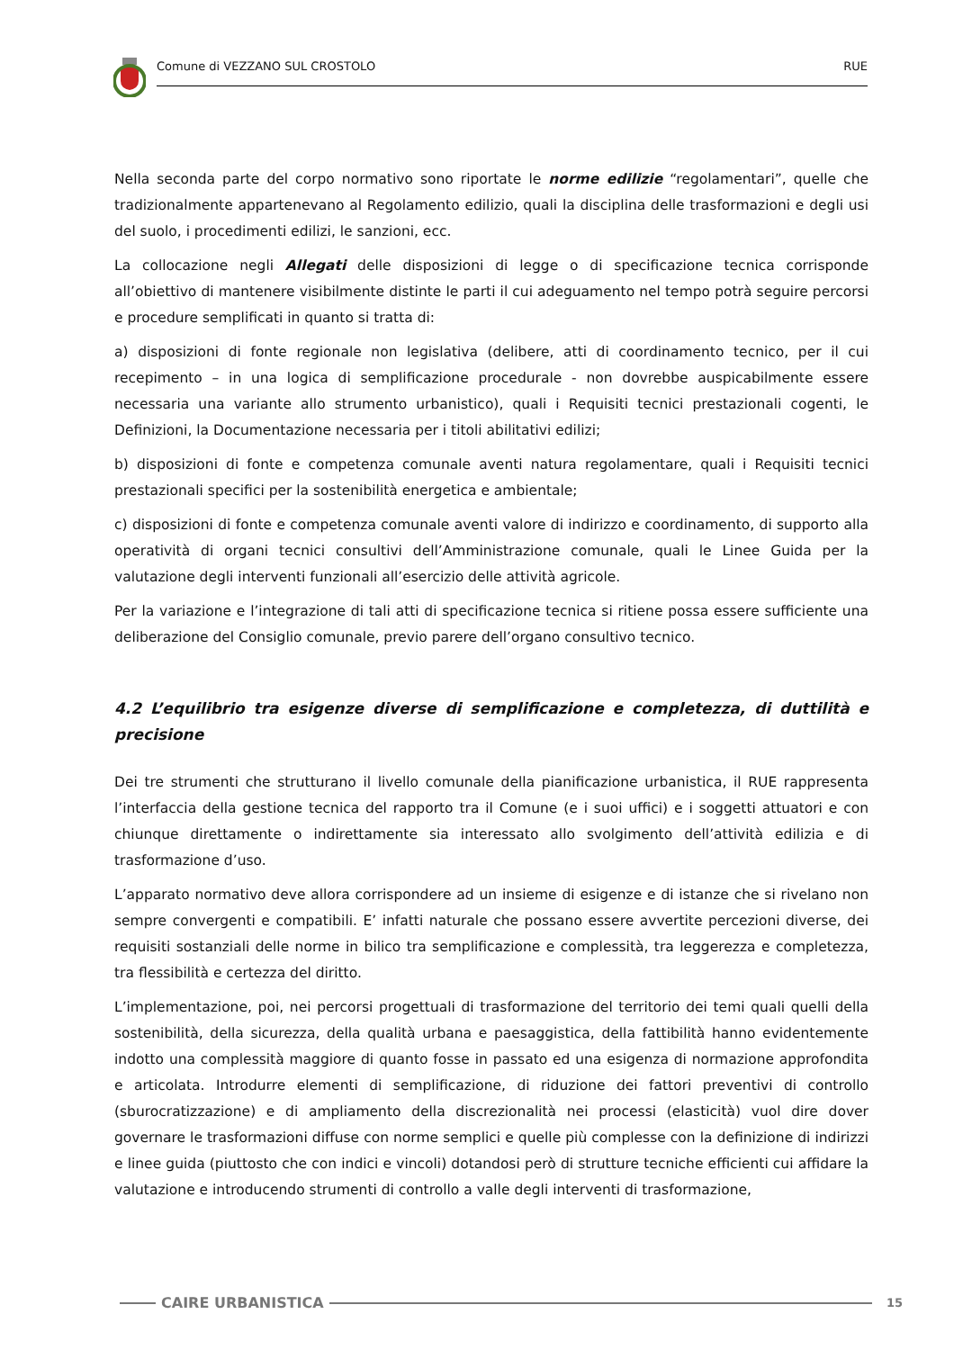Comune di VEZZANO SUL CROSTOLO RUE
Nella seconda parte del corpo normativo sono riportate le norme edilizie “regolamentari”, quelle che tradizionalmente appartenevano al Regolamento edilizio, quali la disciplina delle trasformazioni e degli usi del suolo, i procedimenti edilizi, le sanzioni, ecc.
La collocazione negli Allegati delle disposizioni di legge o di specificazione tecnica corrisponde all’obiettivo di mantenere visibilmente distinte le parti il cui adeguamento nel tempo potrà seguire percorsi e procedure semplificati in quanto si tratta di:
a) disposizioni di fonte regionale non legislativa (delibere, atti di coordinamento tecnico, per il cui recepimento – in una logica di semplificazione procedurale - non dovrebbe auspicabilmente essere necessaria una variante allo strumento urbanistico), quali i Requisiti tecnici prestazionali cogenti, le Definizioni, la Documentazione necessaria per i titoli abilitativi edilizi;
b) disposizioni di fonte e competenza comunale aventi natura regolamentare, quali i Requisiti tecnici prestazionali specifici per la sostenibilità energetica e ambientale;
c) disposizioni di fonte e competenza comunale aventi valore di indirizzo e coordinamento, di supporto alla operatività di organi tecnici consultivi dell’Amministrazione comunale, quali le Linee Guida per la valutazione degli interventi funzionali all’esercizio delle attività agricole.
Per la variazione e l’integrazione di tali atti di specificazione tecnica si ritiene possa essere sufficiente una deliberazione del Consiglio comunale, previo parere dell’organo consultivo tecnico.
4.2 L’equilibrio tra esigenze diverse di semplificazione e completezza, di duttilità e precisione
Dei tre strumenti che strutturano il livello comunale della pianificazione urbanistica, il RUE rappresenta l’interfaccia della gestione tecnica del rapporto tra il Comune (e i suoi uffici) e i soggetti attuatori e con chiunque direttamente o indirettamente sia interessato allo svolgimento dell’attività edilizia e di trasformazione d’uso.
L’apparato normativo deve allora corrispondere ad un insieme di esigenze e di istanze che si rivelano non sempre convergenti e compatibili. E’ infatti naturale che possano essere avvertite percezioni diverse, dei requisiti sostanziali delle norme in bilico tra semplificazione e complessità, tra leggerezza e completezza, tra flessibilità e certezza del diritto.
L’implementazione, poi, nei percorsi progettuali di trasformazione del territorio dei temi quali quelli della sostenibilità, della sicurezza, della qualità urbana e paesaggistica, della fattibilità hanno evidentemente indotto una complessità maggiore di quanto fosse in passato ed una esigenza di normazione approfondita e articolata. Introdurre elementi di semplificazione, di riduzione dei fattori preventivi di controllo (sburocratizzazione) e di ampliamento della discrezionalità nei processi (elasticità) vuol dire dover governare le trasformazioni diffuse con norme semplici e quelle più complesse con la definizione di indirizzi e linee guida (piuttosto che con indici e vincoli) dotandosi però di strutture tecniche efficienti cui affidare la valutazione e introducendo strumenti di controllo a valle degli interventi di trasformazione,
CAIRE URBANISTICA 15